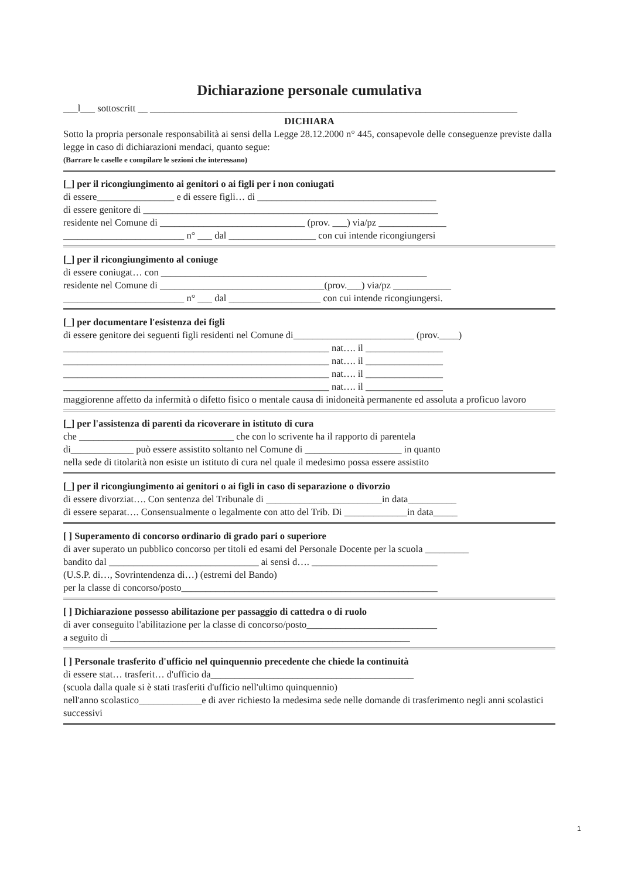Dichiarazione personale cumulativa
___l___ sottoscritt __ ____________________________________________________________________________
DICHIARA
Sotto la propria personale responsabilità ai sensi della Legge 28.12.2000 n° 445, consapevole delle conseguenze previste dalla legge in caso di dichiarazioni mendaci, quanto segue:
(Barrare le caselle e compilare le sezioni che interessano)
[_] per il ricongiungimento ai genitori o ai figli per i non coniugati
di essere________________ e di essere figli… di _____________________________________
di essere genitore di _____________________________________________________________
residente nel Comune di ______________________________ (prov. ___) via/pz ______________
_________________________ n° ___ dal __________________ con cui intende ricongiungersi
[_] per il ricongiungimento al coniuge
di essere coniugat… con _______________________________________________________
residente nel Comune di __________________________________(prov.___) via/pz ____________
_________________________ n° ___ dal ___________________ con cui intende ricongiungersi.
[_] per documentare l'esistenza dei figli
di essere genitore dei seguenti figli residenti nel Comune di_________________________ (prov.____)
_______________________________________________________ nat…. il ________________
_______________________________________________________ nat…. il ________________
_______________________________________________________ nat…. il ________________
_______________________________________________________ nat…. il ________________
maggiorenne affetto da infermità o difetto fisico o mentale causa di inidoneità permanente ed assoluta a proficuo lavoro
[_] per l'assistenza di parenti da ricoverare in istituto di cura
che ________________________________ che con lo scrivente ha il rapporto di parentela
di_____________ può essere assistito soltanto nel Comune di ____________________ in quanto
nella sede di titolarità non esiste un istituto di cura nel quale il medesimo possa essere assistito
[_] per il ricongiungimento ai genitori o ai figli in caso di separazione o divorzio
di essere divorziat…. Con sentenza del Tribunale di ________________________in data__________
di essere separat…. Consensualmente o legalmente con atto del Trib. Di _____________in data_____
[ ] Superamento di concorso ordinario di grado pari o superiore
di aver superato un pubblico concorso per titoli ed esami del Personale Docente per la scuola _________
bandito dal _______________________________ ai sensi d…. __________________________
(U.S.P. di…, Sovrintendenza di…) (estremi del Bando)
per la classe di concorso/posto_____________________________________________________
[ ] Dichiarazione possesso abilitazione per passaggio di cattedra o di ruolo
di aver conseguito l'abilitazione per la classe di concorso/posto___________________________
a seguito di ______________________________________________________________
[ ] Personale trasferito d'ufficio nel quinquennio precedente che chiede la continuità
di essere stat… trasferit… d'ufficio da__________________________________________
(scuola dalla quale si è stati trasferiti d'ufficio nell'ultimo quinquennio)
nell'anno scolastico_____________e di aver richiesto la medesima sede nelle domande di trasferimento negli anni scolastici successivi
1